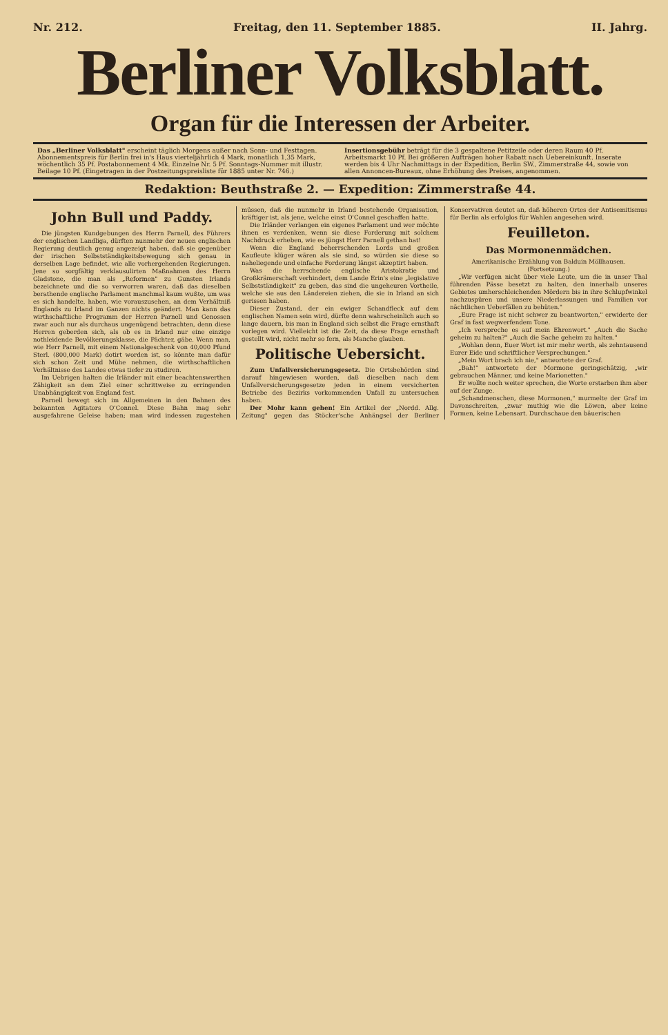Nr. 212. Freitag, den 11. September 1885. II. Jahrg.
Berliner Volksblatt.
Organ für die Interessen der Arbeiter.
Das „Berliner Volksblatt" erscheint täglich Morgens außer nach Sonn- und Festtagen. Abonnementspreis für Berlin frei in's Haus vierteljährlich 4 Mark, monatlich 1,35 Mark, wöchentlich 35 Pf. Postabonnement 4 Mk. Einzelne Nr. 5 Pf. Sonntags-Nummer mit illustr. Beilage 10 Pf. (Eingetragen in der Postzeitungspreisliste für 1885 unter Nr. 746.)
Insertionsgebühr beträgt für die 3 gespaltene Petitzeile oder deren Raum 40 Pf. Arbeitsmarkt 10 Pf. Bei größeren Aufträgen hoher Rabatt nach Uebereinkunft. Inserate werden bis 4 Uhr Nachmittags in der Expedition, Berlin SW., Zimmerstraße 44, sowie von allen Annoncen-Bureaux, ohne Erhöhung des Preises, angenommen.
Redaktion: Beuthstraße 2. — Expedition: Zimmerstraße 44.
John Bull und Paddy.
Die jüngsten Kundgebungen des Herrn Parnell, des Führers der englischen Landliga, dürften nunmehr der neuen englischen Regierung deutlich genug angezeigt haben, daß sie gegenüber der irischen Selbstständigkeitsbewegung sich genau in derselben Lage befindet, wie alle vorhergehenden Regierungen. Jene so sorgfältig verklausulirten Maßnahmen des Herrn Gladstone, die man als „Reformen" zu Gunsten Irlands bezeichnete und die so verworren waren, daß das dieselben berathende englische Parlament manchmal kaum wußte, um was es sich handelte, haben, wie vorauszusehen, an dem Verhältniß Englands zu Irland im Ganzen nichts geändert. Man kann das wirthschaftliche Programm der Herren Parnell und Genossen zwar auch nur als durchaus ungenügend betrachten, denn diese Herren geberden sich, als ob es in Irland nur eine einzige nothleidende Bevölkerungsklasse, die Pächter, gäbe. Wenn man, wie Herr Parnell, mit einem Nationalgeschenk von 40,000 Pfund Sterl. (800,000 Mark) dotirt worden ist, so könnte man dafür sich schon Zeit und Mühe nehmen, die wirthschaftlichen Verhältnisse des Landes etwas tiefer zu studiren.
Im Uebrigen halten die Irländer mit einer beachtenswerthen Zähigkeit an dem Ziel einer schrittweise zu erringenden Unabhängigkeit von England fest.
Parnell bewegt sich im Allgemeinen in den Bahnen des bekannten Agitators O'Connel. Diese Bahn mag sehr ausgefahrene Geleise haben; man wird indessen zugestehen müssen, daß die nunmehr in Irland bestehende Organisation, kräftiger ist, als jene, welche einst O'Connel geschaffen hatte.
Die Irländer verlangen ein eigenes Parlament und wer möchte ihnen es verdenken, wenn sie diese Forderung mit solchem Nachdruck erheben, wie es jüngst Herr Parnell gethan hat!
Wenn die England beherrschenden Lords und großen Kaufleute klüger wären als sie sind, so würden sie diese so naheliegende und einfache Forderung längst akzeptirt haben.
Was die herrschende englische Aristokratie und Großkrämerschaft verhindert, dem Lande Erin's eine „legislative Selbstständigkeit" zu geben, das sind die ungeheuren Vortheile, welche sie aus den Ländereien ziehen, die sie in Irland an sich gerissen haben.
Dieser Zustand, der ein ewiger Schandfleck auf dem englischen Namen sein wird, dürfte denn wahrscheinlich auch so lange dauern, bis man in England sich selbst die Frage ernsthaft vorlegen wird. Vielleicht ist die Zeit, da diese Frage ernsthaft gestellt wird, nicht mehr so fern, als Manche glauben.
Politische Uebersicht.
Zum Unfallversicherungsgesetz. Die Ortsbehörden sind darauf hingewiesen worden, daß dieselben nach dem Unfallversicherungsgesetze jeden in einem versicherten Betriebe des Bezirks vorkommenden Unfall zu untersuchen haben.
Der Mohr kann gehen! Ein Artikel der „Nordd. Allg. Zeitung" gegen das Stöcker'sche Anhängsel der Berliner Konservativen deutet an, daß höheren Ortes der Antisemitismus für Berlin als erfolglos für Wahlen angesehen wird.
Feuilleton.
Das Mormonenmädchen.
Amerikanische Erzählung von Balduin Möllhausen. (Fortsetzung.)
„Wir verfügen nicht über viele Leute, um die in unser Thal führenden Pässe besetzt zu halten, den innerhalb unseres Gebietes umherschleichenden Mördern bis in ihre Schlupfwinkel nachzuspüren und unsere Niederlassungen und Familien vor nächtlichen Ueberfällen zu behüten."
„Eure Frage ist nicht schwer zu beantworten," erwiderte der Graf in fast wegwerfendem Tone.
„Ich verspreche es auf mein Ehrenwort." „Auch die Sache geheim zu halten?" „Auch die Sache geheim zu halten."
„Wohlan denn, Euer Wort ist mir mehr werth, als zehntausend Eurer Eide und schriftlicher Versprechungen."
„Mein Wort brach ich nie," antwortete der Graf.
„Bah!" antwortete der Mormone geringschätzig, „wir gebrauchen Männer, und keine Marionetten."
Er wollte noch weiter sprechen, die Worte erstarben ihm aber auf der Zunge.
„Schandmenschen, diese Mormonen," murmelte der Graf im Davonschreiten, „zwar muthig wie die Löwen, aber keine Formen, keine Lebensart. Durchschaue den bäuerischen